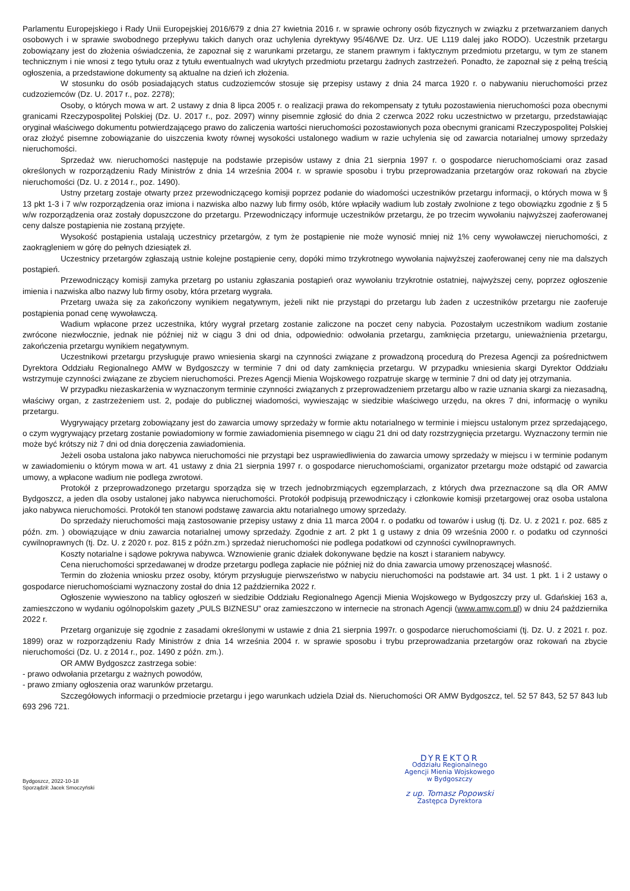Parlamentu Europejskiego i Rady Unii Europejskiej 2016/679 z dnia 27 kwietnia 2016 r. w sprawie ochrony osób fizycznych w związku z przetwarzaniem danych osobowych i w sprawie swobodnego przepływu takich danych oraz uchylenia dyrektywy 95/46/WE Dz. Urz. UE L119 dalej jako RODO). Uczestnik przetargu zobowiązany jest do złożenia oświadczenia, że zapoznał się z warunkami przetargu, ze stanem prawnym i faktycznym przedmiotu przetargu, w tym ze stanem technicznym i nie wnosi z tego tytułu oraz z tytułu ewentualnych wad ukrytych przedmiotu przetargu żadnych zastrzeżeń. Ponadto, że zapoznał się z pełną treścią ogłoszenia, a przedstawione dokumenty są aktualne na dzień ich złożenia.
W stosunku do osób posiadających status cudzoziemców stosuje się przepisy ustawy z dnia 24 marca 1920 r. o nabywaniu nieruchomości przez cudzoziemców (Dz. U. 2017 r., poz. 2278);
Osoby, o których mowa w art. 2 ustawy z dnia 8 lipca 2005 r. o realizacji prawa do rekompensaty z tytułu pozostawienia nieruchomości poza obecnymi granicami Rzeczypospolitej Polskiej (Dz. U. 2017 r., poz. 2097) winny pisemnie zgłosić do dnia 2 czerwca 2022 roku uczestnictwo w przetargu, przedstawiając oryginał właściwego dokumentu potwierdzającego prawo do zaliczenia wartości nieruchomości pozostawionych poza obecnymi granicami Rzeczypospolitej Polskiej oraz złożyć pisemne zobowiązanie do uiszczenia kwoty równej wysokości ustalonego wadium w razie uchylenia się od zawarcia notarialnej umowy sprzedaży nieruchomości.
Sprzedaż ww. nieruchomości następuje na podstawie przepisów ustawy z dnia 21 sierpnia 1997 r. o gospodarce nieruchomościami oraz zasad określonych w rozporządzeniu Rady Ministrów z dnia 14 września 2004 r. w sprawie sposobu i trybu przeprowadzania przetargów oraz rokowań na zbycie nieruchomości (Dz. U. z 2014 r., poz. 1490).
Ustny przetarg zostaje otwarty przez przewodniczącego komisji poprzez podanie do wiadomości uczestników przetargu informacji, o których mowa w § 13 pkt 1-3 i 7 w/w rozporządzenia oraz imiona i nazwiska albo nazwy lub firmy osób, które wpłaciły wadium lub zostały zwolnione z tego obowiązku zgodnie z § 5 w/w rozporządzenia oraz zostały dopuszczone do przetargu. Przewodniczący informuje uczestników przetargu, że po trzecim wywołaniu najwyższej zaoferowanej ceny dalsze postąpienia nie zostaną przyjęte.
Wysokość postąpienia ustalają uczestnicy przetargów, z tym że postąpienie nie może wynosić mniej niż 1% ceny wywoławczej nieruchomości, z zaokrągleniem w górę do pełnych dziesiątek zł.
Uczestnicy przetargów zgłaszają ustnie kolejne postąpienie ceny, dopóki mimo trzykrotnego wywołania najwyższej zaoferowanej ceny nie ma dalszych postąpień.
Przewodniczący komisji zamyka przetarg po ustaniu zgłaszania postąpień oraz wywołaniu trzykrotnie ostatniej, najwyższej ceny, poprzez ogłoszenie imienia i nazwiska albo nazwy lub firmy osoby, która przetarg wygrała.
Przetarg uważa się za zakończony wynikiem negatywnym, jeżeli nikt nie przystąpi do przetargu lub żaden z uczestników przetargu nie zaoferuje postąpienia ponad cenę wywoławczą.
Wadium wpłacone przez uczestnika, który wygrał przetarg zostanie zaliczone na poczet ceny nabycia. Pozostałym uczestnikom wadium zostanie zwrócone niezwłocznie, jednak nie później niż w ciągu 3 dni od dnia, odpowiednio: odwołania przetargu, zamknięcia przetargu, unieważnienia przetargu, zakończenia przetargu wynikiem negatywnym.
Uczestnikowi przetargu przysługuje prawo wniesienia skargi na czynności związane z prowadzoną procedurą do Prezesa Agencji za pośrednictwem Dyrektora Oddziału Regionalnego AMW w Bydgoszczy w terminie 7 dni od daty zamknięcia przetargu. W przypadku wniesienia skargi Dyrektor Oddziału wstrzymuje czynności związane ze zbyciem nieruchomości. Prezes Agencji Mienia Wojskowego rozpatruje skargę w terminie 7 dni od daty jej otrzymania.
W przypadku niezaskarżenia w wyznaczonym terminie czynności związanych z przeprowadzeniem przetargu albo w razie uznania skargi za niezasadną, właściwy organ, z zastrzeżeniem ust. 2, podaje do publicznej wiadomości, wywieszając w siedzibie właściwego urzędu, na okres 7 dni, informację o wyniku przetargu.
Wygrywający przetarg zobowiązany jest do zawarcia umowy sprzedaży w formie aktu notarialnego w terminie i miejscu ustalonym przez sprzedającego, o czym wygrywający przetarg zostanie powiadomiony w formie zawiadomienia pisemnego w ciągu 21 dni od daty rozstrzygnięcia przetargu. Wyznaczony termin nie może być krótszy niż 7 dni od dnia doręczenia zawiadomienia.
Jeżeli osoba ustalona jako nabywca nieruchomości nie przystąpi bez usprawiedliwienia do zawarcia umowy sprzedaży w miejscu i w terminie podanym w zawiadomieniu o którym mowa w art. 41 ustawy z dnia 21 sierpnia 1997 r. o gospodarce nieruchomościami, organizator przetargu może odstąpić od zawarcia umowy, a wpłacone wadium nie podlega zwrotowi.
Protokół z przeprowadzonego przetargu sporządza się w trzech jednobrzmiących egzemplarzach, z których dwa przeznaczone są dla OR AMW Bydgoszcz, a jeden dla osoby ustalonej jako nabywca nieruchomości. Protokół podpisują przewodniczący i członkowie komisji przetargowej oraz osoba ustalona jako nabywca nieruchomości. Protokół ten stanowi podstawę zawarcia aktu notarialnego umowy sprzedaży.
Do sprzedaży nieruchomości mają zastosowanie przepisy ustawy z dnia 11 marca 2004 r. o podatku od towarów i usług (tj. Dz. U. z 2021 r. poz. 685 z późn. zm. ) obowiązujące w dniu zawarcia notarialnej umowy sprzedaży. Zgodnie z art. 2 pkt 1 g ustawy z dnia 09 września 2000 r. o podatku od czynności cywilnoprawnych (tj. Dz. U. z 2020 r. poz. 815 z późn.zm.) sprzedaż nieruchomości nie podlega podatkowi od czynności cywilnoprawnych.
Koszty notarialne i sądowe pokrywa nabywca. Wznowienie granic działek dokonywane będzie na koszt i staraniem nabywcy.
Cena nieruchomości sprzedawanej w drodze przetargu podlega zapłacie nie później niż do dnia zawarcia umowy przenoszącej własność.
Termin do złożenia wniosku przez osoby, którym przysługuje pierwszeństwo w nabyciu nieruchomości na podstawie art. 34 ust. 1 pkt. 1 i 2 ustawy o gospodarce nieruchomościami wyznaczony został do dnia 12 października 2022 r.
Ogłoszenie wywieszono na tablicy ogłoszeń w siedzibie Oddziału Regionalnego Agencji Mienia Wojskowego w Bydgoszczy przy ul. Gdańskiej 163 a, zamieszczono w wydaniu ogólnopolskim gazety „PULS BIZNESU” oraz zamieszczono w internecie na stronach Agencji (www.amw.com.pl) w dniu 24 października 2022 r.
Przetarg organizuje się zgodnie z zasadami określonymi w ustawie z dnia 21 sierpnia 1997r. o gospodarce nieruchomościami (tj. Dz. U. z 2021 r. poz. 1899) oraz w rozporządzeniu Rady Ministrów z dnia 14 września 2004 r. w sprawie sposobu i trybu przeprowadzania przetargów oraz rokowań na zbycie nieruchomości (Dz. U. z 2014 r., poz. 1490 z późn. zm.).
OR AMW Bydgoszcz zastrzega sobie:
- prawo odwołania przetargu z ważnych powodów,
- prawo zmiany ogłoszenia oraz warunków przetargu.
Szczegółowych informacji o przedmiocie przetargu i jego warunkach udziela Dział ds. Nieruchomości OR AMW Bydgoszcz, tel. 52 57 843, 52 57 843 lub 693 296 721.
Bydgoszcz, 2022-10-18
Sporządził: Jacek Smoczyński
DYREKTOR
Oddziału Regionalnego
Agencji Mienia Wojskowego
w Bydgoszczy
z up. Tomasz Popowski
Zastępca Dyrektora